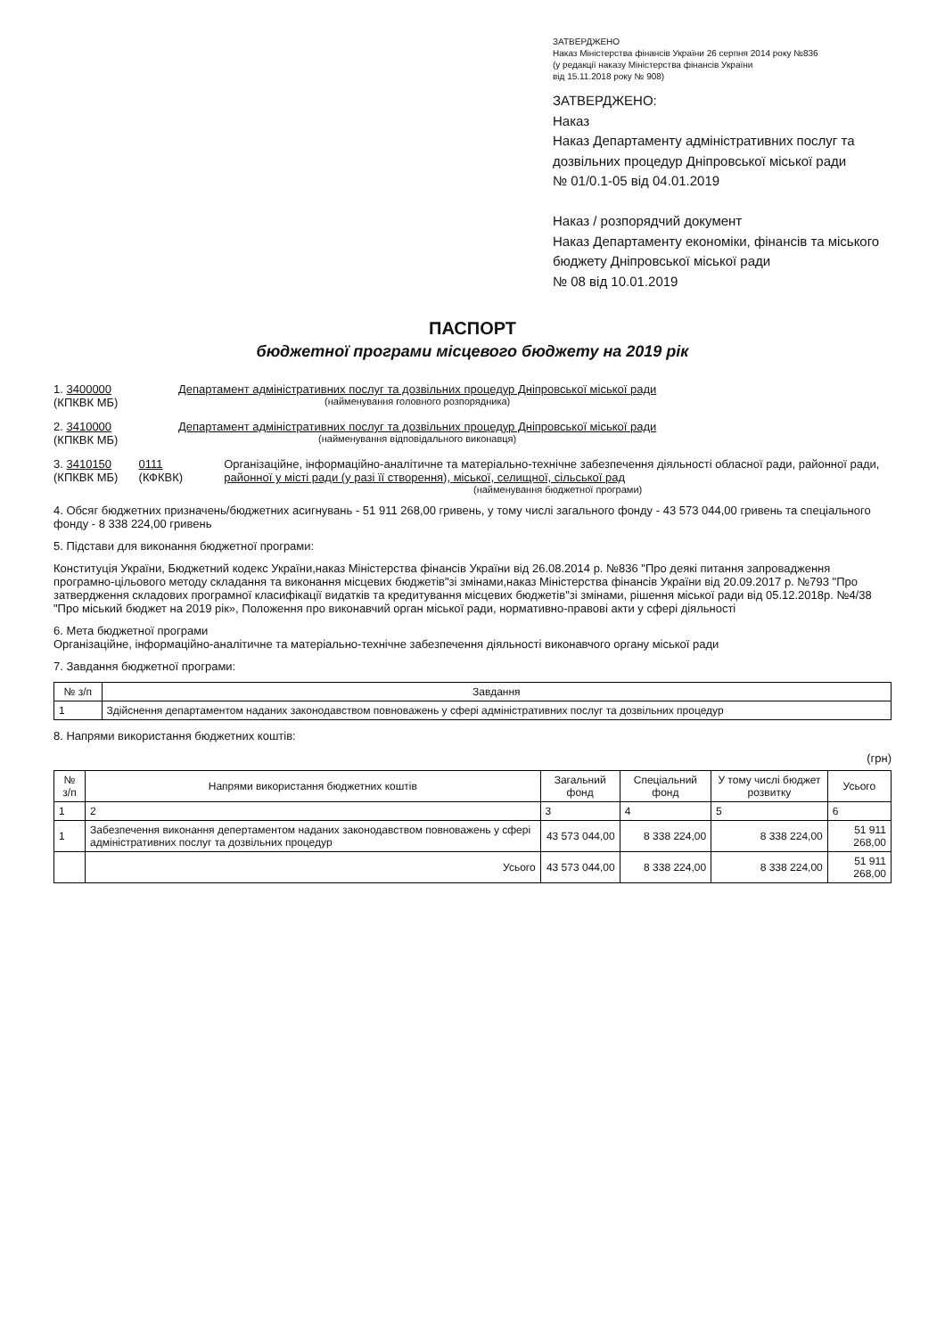ЗАТВЕРДЖЕНО
Наказ Міністерства фінансів України 26 серпня 2014 року №836
(у редакції наказу Міністерства фінансів України
від 15.11.2018 року № 908)
ЗАТВЕРДЖЕНО:
Наказ
Наказ Департаменту адміністративних послуг та дозвільних процедур Дніпровської міської ради
№ 01/0.1-05 від 04.01.2019
Наказ / розпорядчий документ
Наказ Департаменту економіки, фінансів та міського бюджету Дніпровської міської ради
№ 08 від 10.01.2019
ПАСПОРТ
бюджетної програми місцевого бюджету на 2019 рік
1. 3400000
(КПКВК МБ)
Департамент адміністративних послуг та дозвільних процедур Дніпровської міської ради
(найменування головного розпорядника)
2. 3410000
(КПКВК МБ)
Департамент адміністративних послуг та дозвільних процедур Дніпровської міської ради
(найменування відповідального виконавця)
3. 3410150
(КПКВК МБ)
0111
(КФКВК)
Організаційне, інформаційно-аналітичне та матеріально-технічне забезпечення діяльності обласної ради, районної ради, районної у місті ради (у разі її створення), міської, селищної, сільської рад
(найменування бюджетної програми)
4. Обсяг бюджетних призначень/бюджетних асигнувань - 51 911 268,00 гривень, у тому числі загального фонду - 43 573 044,00 гривень та спеціального фонду - 8 338 224,00 гривень
5. Підстави для виконання бюджетної програми:
Конституція України, Бюджетний кодекс України,наказ Міністерства фінансів України від 26.08.2014 р. №836 "Про деякі питання запровадження програмно-цільового методу складання та виконання місцевих бюджетів"зі змінами,наказ Міністерства фінансів України від 20.09.2017 р. №793 "Про затвердження складових програмної класифікації видатків та кредитування місцевих бюджетів"зі змінами, рішення міської ради від 05.12.2018р. №4/38 "Про міський бюджет на 2019 рік», Положення про виконавчий орган міської ради, нормативно-правові акти у сфері діяльності
6. Мета бюджетної програми
Організаційне, інформаційно-аналітичне та матеріально-технічне забезпечення діяльності виконавчого органу міської ради
7. Завдання бюджетної програми:
| № з/п | Завдання |
| --- | --- |
| 1 | Здійснення департаментом наданих законодавством повноважень у сфері адміністративних послуг та дозвільних процедур |
8. Напрями використання бюджетних коштів:
(грн)
| № з/п | Напрями використання бюджетних коштів | Загальний фонд | Спеціальний фонд | У тому числі бюджет розвитку | Усього |
| --- | --- | --- | --- | --- | --- |
| 1 | 2 | 3 | 4 | 5 | 6 |
| 1 | Забезпечення виконання депертаментом наданих законодавством повноважень у сфері адміністративних послуг та дозвільних процедур | 43 573 044,00 | 8 338 224,00 | 8 338 224,00 | 51 911 268,00 |
| | Усього | 43 573 044,00 | 8 338 224,00 | 8 338 224,00 | 51 911 268,00 |